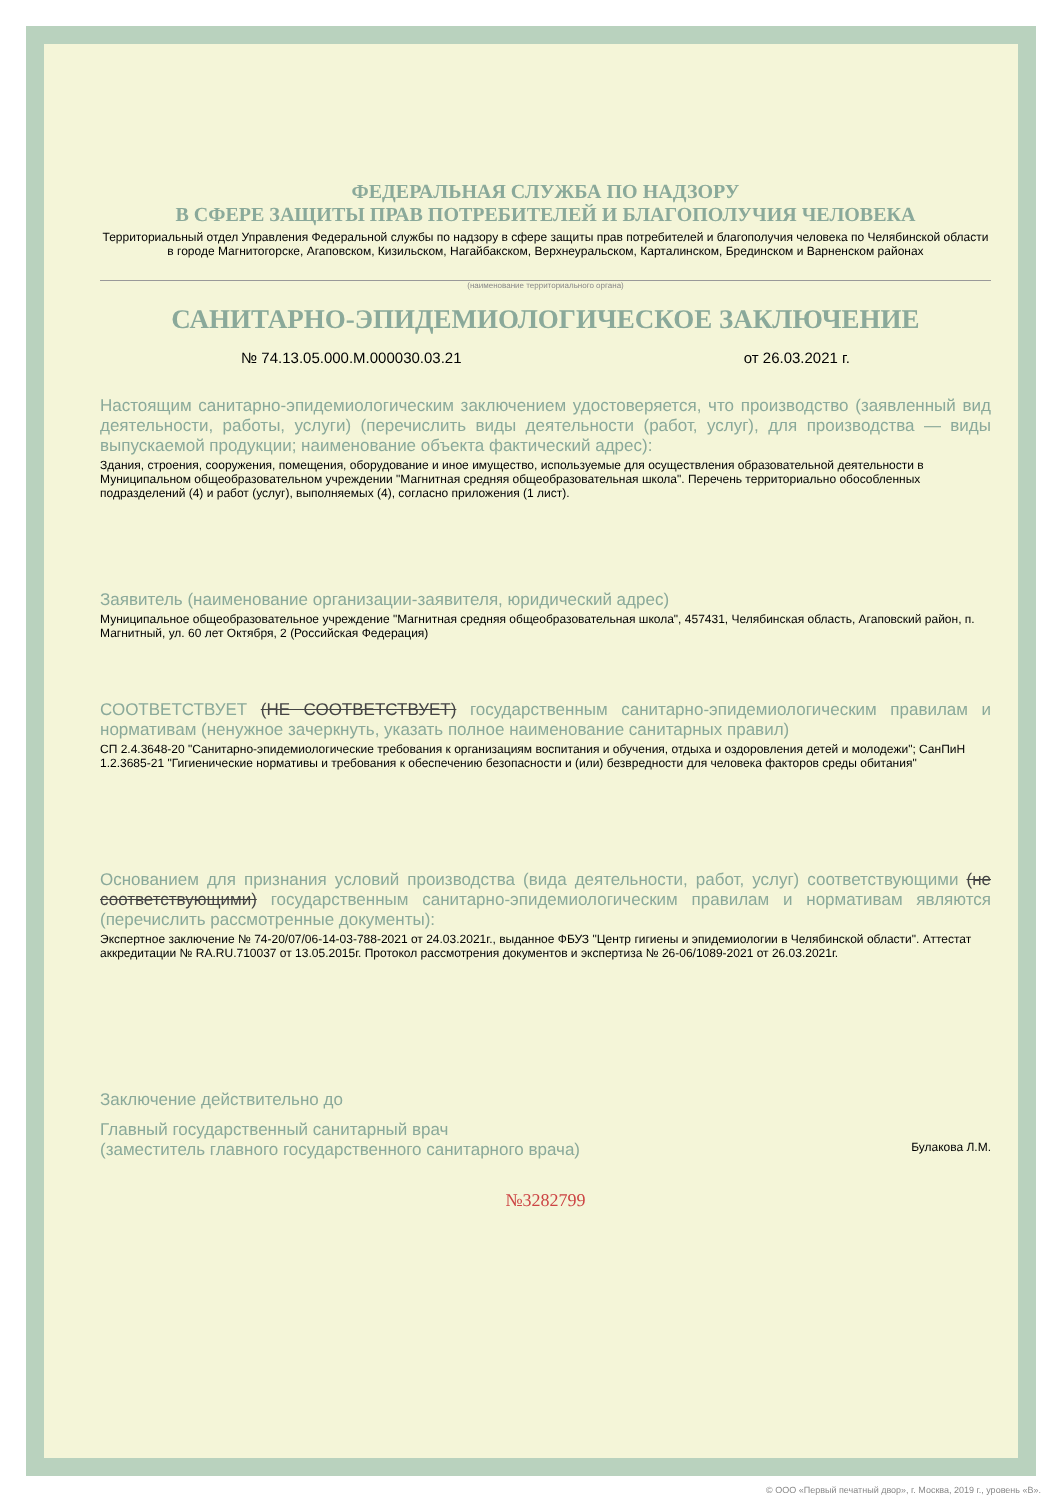ФЕДЕРАЛЬНАЯ СЛУЖБА ПО НАДЗОРУ
В СФЕРЕ ЗАЩИТЫ ПРАВ ПОТРЕБИТЕЛЕЙ И БЛАГОПОЛУЧИЯ ЧЕЛОВЕКА
Территориальный отдел Управления Федеральной службы по надзору в сфере защиты прав потребителей и благополучия человека по Челябинской области в городе Магнитогорске, Агаповском, Кизильском, Нагайбакском, Верхнеуральском, Карталинском, Брединском и Варненском районах
(наименование территориального органа)
САНИТАРНО-ЭПИДЕМИОЛОГИЧЕСКОЕ ЗАКЛЮЧЕНИЕ
№ 74.13.05.000.М.000030.03.21 от 26.03.2021 г.
Настоящим санитарно-эпидемиологическим заключением удостоверяется, что производство (заявленный вид деятельности, работы, услуги) (перечислить виды деятельности (работ, услуг), для производства — виды выпускаемой продукции; наименование объекта фактический адрес):
Здания, строения, сооружения, помещения, оборудование и иное имущество, используемые для осуществления образовательной деятельности в Муниципальном общеобразовательном учреждении "Магнитная средняя общеобразовательная школа". Перечень территориально обособленных подразделений (4) и работ (услуг), выполняемых (4), согласно приложения (1 лист).
Заявитель (наименование организации-заявителя, юридический адрес)
Муниципальное общеобразовательное учреждение "Магнитная средняя общеобразовательная школа", 457431, Челябинская область, Агаповский район, п. Магнитный, ул. 60 лет Октября, 2 (Российская Федерация)
СООТВЕТСТВУЕТ (НЕ СООТВЕТСТВУЕТ) государственным санитарно-эпидемиологическим правилам и нормативам (ненужное зачеркнуть, указать полное наименование санитарных правил)
СП 2.4.3648-20 "Санитарно-эпидемиологические требования к организациям воспитания и обучения, отдыха и оздоровления детей и молодежи"; СанПиН 1.2.3685-21 "Гигиенические нормативы и требования к обеспечению безопасности и (или) безвредности для человека факторов среды обитания"
Основанием для признания условий производства (вида деятельности, работ, услуг) соответствующими (не соответствующими) государственным санитарно-эпидемиологическим правилам и нормативам являются (перечислить рассмотренные документы):
Экспертное заключение № 74-20/07/06-14-03-788-2021 от 24.03.2021г., выданное ФБУЗ "Центр гигиены и эпидемиологии в Челябинской области". Аттестат аккредитации № RA.RU.710037 от 13.05.2015г. Протокол рассмотрения документов и экспертиза № 26-06/1089-2021 от 26.03.2021г.
Заключение действительно до
Главный государственный санитарный врач
(заместитель главного государственного санитарного врача) Булакова Л.М.
№3282799
© ООО «Первый печатный двор», г. Москва, 2019 г., уровень «В».